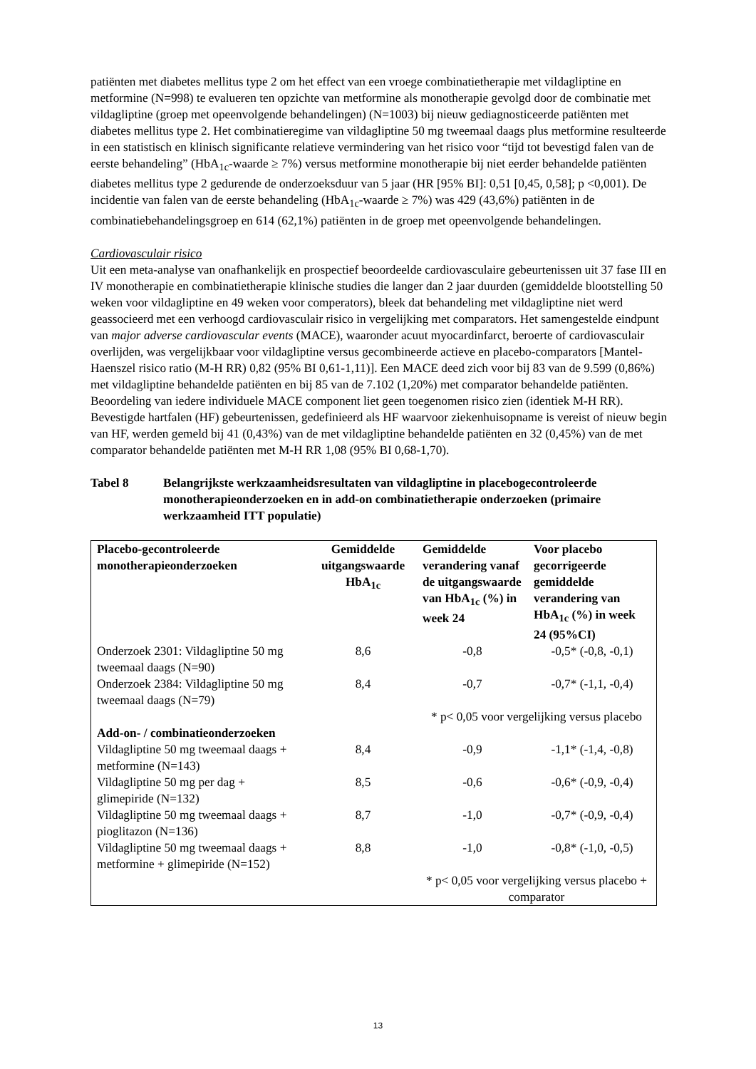patiënten met diabetes mellitus type 2 om het effect van een vroege combinatietherapie met vildagliptine en metformine (N=998) te evalueren ten opzichte van metformine als monotherapie gevolgd door de combinatie met vildagliptine (groep met opeenvolgende behandelingen) (N=1003) bij nieuw gediagnosticeerde patiënten met diabetes mellitus type 2. Het combinatieregime van vildagliptine 50 mg tweemaal daags plus metformine resulteerde in een statistisch en klinisch significante relatieve vermindering van het risico voor “tijd tot bevestigd falen van de eerste behandeling” (HbA<sub>1c</sub>-waarde ≥ 7%) versus metformine monotherapie bij niet eerder behandelde patiënten diabetes mellitus type 2 gedurende de onderzoeksduur van 5 jaar (HR [95% BI]: 0,51 [0,45, 0,58]; p <0,001). De incidentie van falen van de eerste behandeling (HbA<sub>1c</sub>-waarde ≥ 7%) was 429 (43,6%) patiënten in de combinatiebehandelingsgroep en 614 (62,1%) patiënten in de groep met opeenvolgende behandelingen.
Cardiovasculair risico
Uit een meta-analyse van onafhankelijk en prospectief beoordeelde cardiovasculaire gebeurtenissen uit 37 fase III en IV monotherapie en combinatietherapie klinische studies die langer dan 2 jaar duurden (gemiddelde blootstelling 50 weken voor vildagliptine en 49 weken voor comperators), bleek dat behandeling met vildagliptine niet werd geassocieerd met een verhoogd cardiovasculair risico in vergelijking met comparators. Het samengestelde eindpunt van major adverse cardiovascular events (MACE), waaronder acuut myocardinfarct, beroerte of cardiovasculair overlijden, was vergelijkbaar voor vildagliptine versus gecombineerde actieve en placebo-comparators [Mantel-Haenszel risico ratio (M-H RR) 0,82 (95% BI 0,61-1,11)]. Een MACE deed zich voor bij 83 van de 9.599 (0,86%) met vildagliptine behandelde patiënten en bij 85 van de 7.102 (1,20%) met comparator behandelde patiënten. Beoordeling van iedere individuele MACE component liet geen toegenomen risico zien (identiek M-H RR). Bevestigde hartfalen (HF) gebeurtenissen, gedefinieerd als HF waarvoor ziekenhuisopname is vereist of nieuw begin van HF, werden gemeld bij 41 (0,43%) van de met vildagliptine behandelde patiënten en 32 (0,45%) van de met comparator behandelde patiënten met M-H RR 1,08 (95% BI 0,68-1,70).
Tabel 8 Belangrijkste werkzaamheidsresultaten van vildagliptine in placebogecontroleerde monotherapieonderzoeken en in add-on combinatietherapie onderzoeken (primaire werkzaamheid ITT populatie)
| Placebo-gecontroleerde monotherapieonderzoeken | Gemiddelde uitgangswaarde HbA<sub>1c</sub> | Gemiddelde verandering vanaf de uitgangswaarde van HbA<sub>1c</sub> (%) in week 24 | Voor placebo gecorrigeerde gemiddelde verandering van HbA<sub>1c</sub> (%) in week 24 (95%CI) |
| --- | --- | --- | --- |
| Onderzoek 2301: Vildagliptine 50 mg tweemaal daags (N=90) | 8,6 | -0,8 | -0,5* (-0,8, -0,1) |
| Onderzoek 2384: Vildagliptine 50 mg tweemaal daags (N=79) | 8,4 | -0,7 | -0,7* (-1,1, -0,4) |
| | | * p< 0,05 voor vergelijking versus placebo | |
| Add-on- / combinatieonderzoeken | | | |
| Vildagliptine 50 mg tweemaal daags + metformine (N=143) | 8,4 | -0,9 | -1,1* (-1,4, -0,8) |
| Vildagliptine 50 mg per dag + glimepiride (N=132) | 8,5 | -0,6 | -0,6* (-0,9, -0,4) |
| Vildagliptine 50 mg tweemaal daags + pioglitazon (N=136) | 8,7 | -1,0 | -0,7* (-0,9, -0,4) |
| Vildagliptine 50 mg tweemaal daags + metformine + glimepiride (N=152) | 8,8 | -1,0 | -0,8* (-1,0, -0,5) |
| | | * p< 0,05 voor vergelijking versus placebo + comparator | |
13